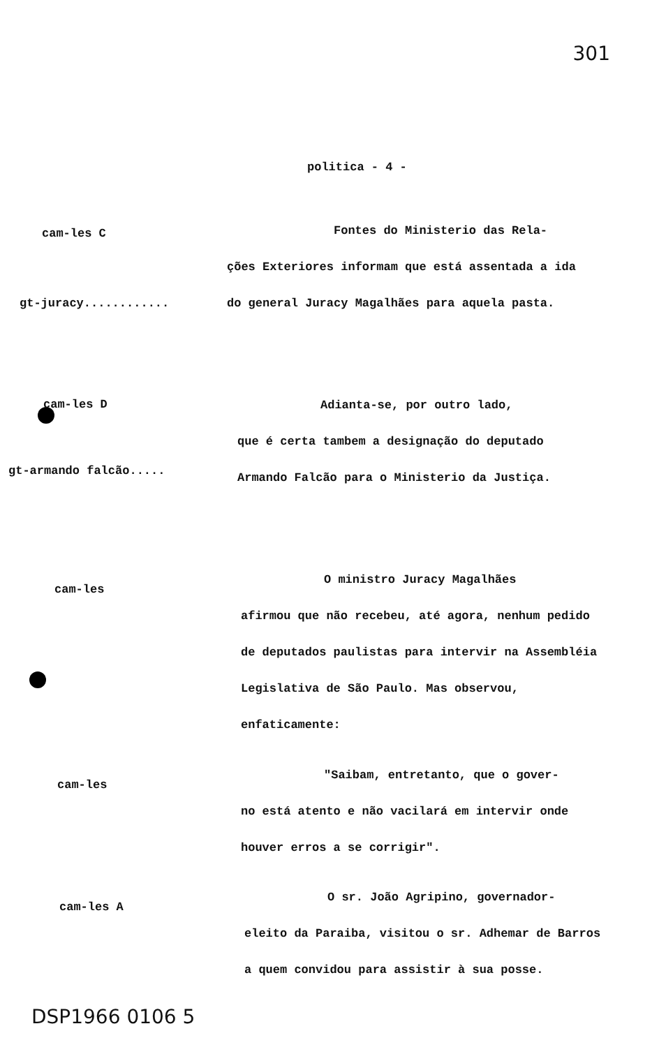301
politica - 4 -
cam-les C
gt-juracy............
         Fontes do Ministerio das Rela-
ções Exteriores informam que está assentada a ida do general Juracy Magalhães para aquela pasta.
cam-les D
gt-armando falcão.....
       Adianta-se, por outro lado,
que é certa tambem a designação do deputado Armando Falcão para o Ministerio da Justiça.
cam-les
       O ministro Juracy Magalhães
afirmou que não recebeu, até agora, nenhum pedido de deputados paulistas para intervir na Assembléia Legislativa de São Paulo. Mas observou, enfaticamente:
cam-les
       "Saibam, entretanto, que o gover-
no está atento e não vacilará em intervir onde houver erros a se corrigir".
cam-les A
       O sr. João Agripino, governador-
eleito da Paraiba, visitou o sr. Adhemar de Barros a quem convidou para assistir à sua posse.
DSP1966 0106 5